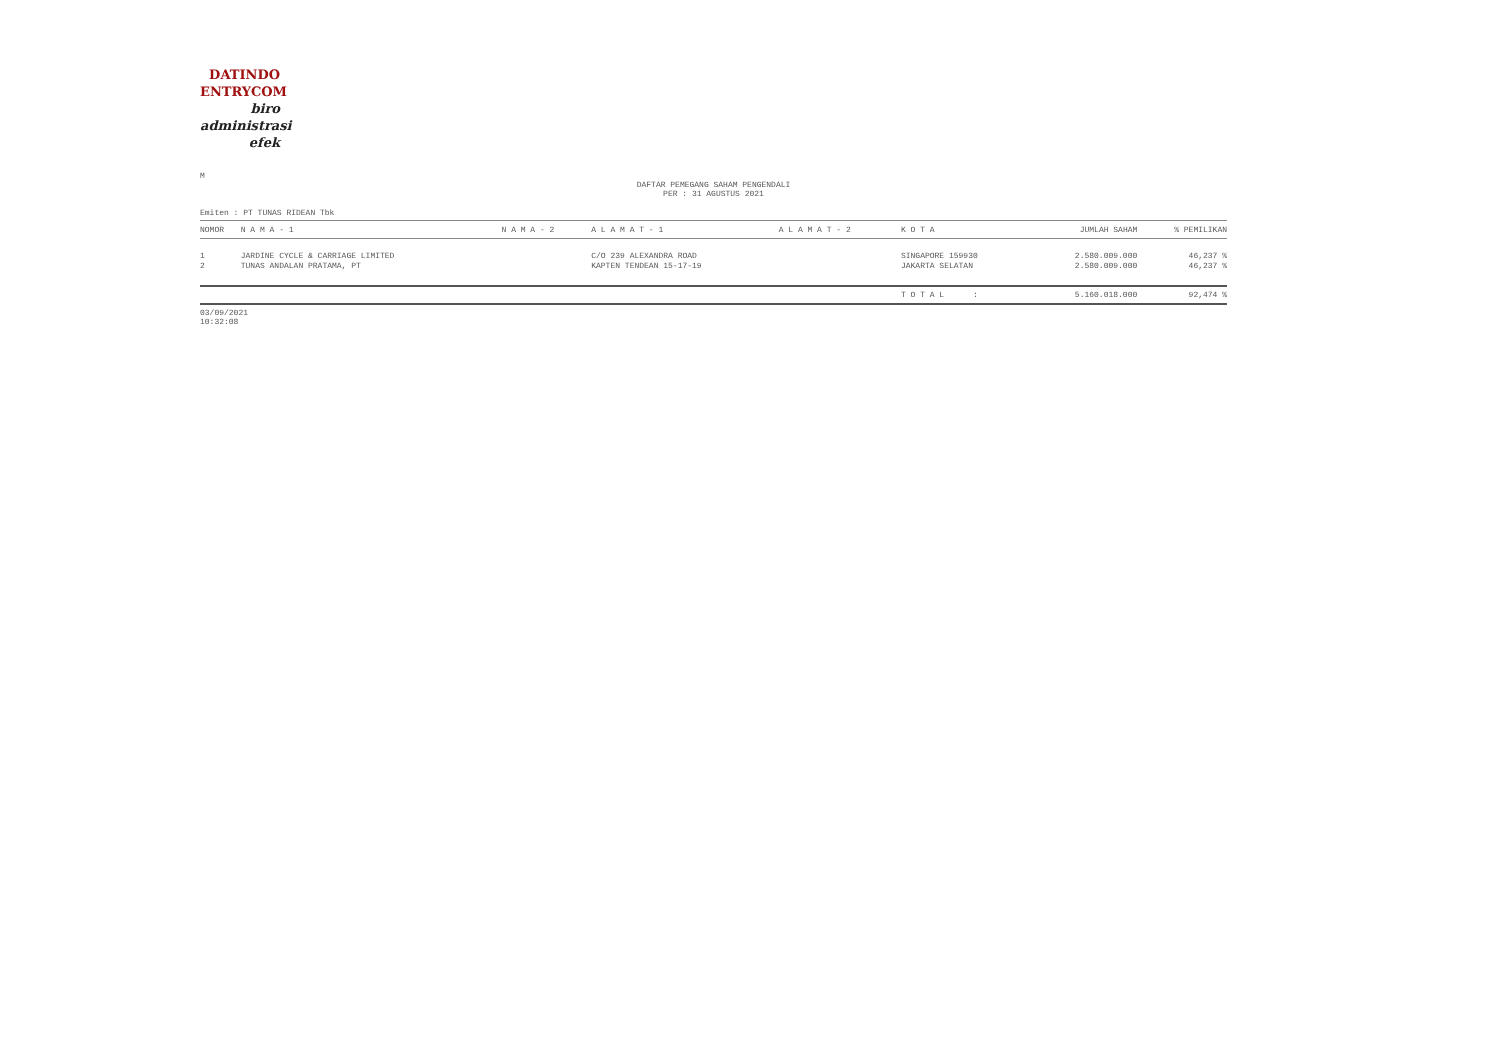DATINDO
ENTRYCOM
biro
administrasi
efek
M
DAFTAR PEMEGANG SAHAM PENGENDALI
PER : 31 AGUSTUS 2021
Emiten : PT TUNAS RIDEAN Tbk
| NOMOR | N A M A - 1 | N A M A - 2 | A L A M A T - 1 | A L A M A T - 2 | K O T A | JUMLAH SAHAM | % PEMILIKAN |
| --- | --- | --- | --- | --- | --- | --- | --- |
| 1 | JARDINE CYCLE & CARRIAGE LIMITED | | C/O 239 ALEXANDRA ROAD | | SINGAPORE 159930 | 2.580.009.000 | 46,237 % |
| 2 | TUNAS ANDALAN PRATAMA, PT | | KAPTEN TENDEAN 15-17-19 | | JAKARTA SELATAN | 2.580.009.000 | 46,237 % |
| | | | | | T O T A L : | 5.160.018.000 | 92,474 % |
03/09/2021
10:32:08